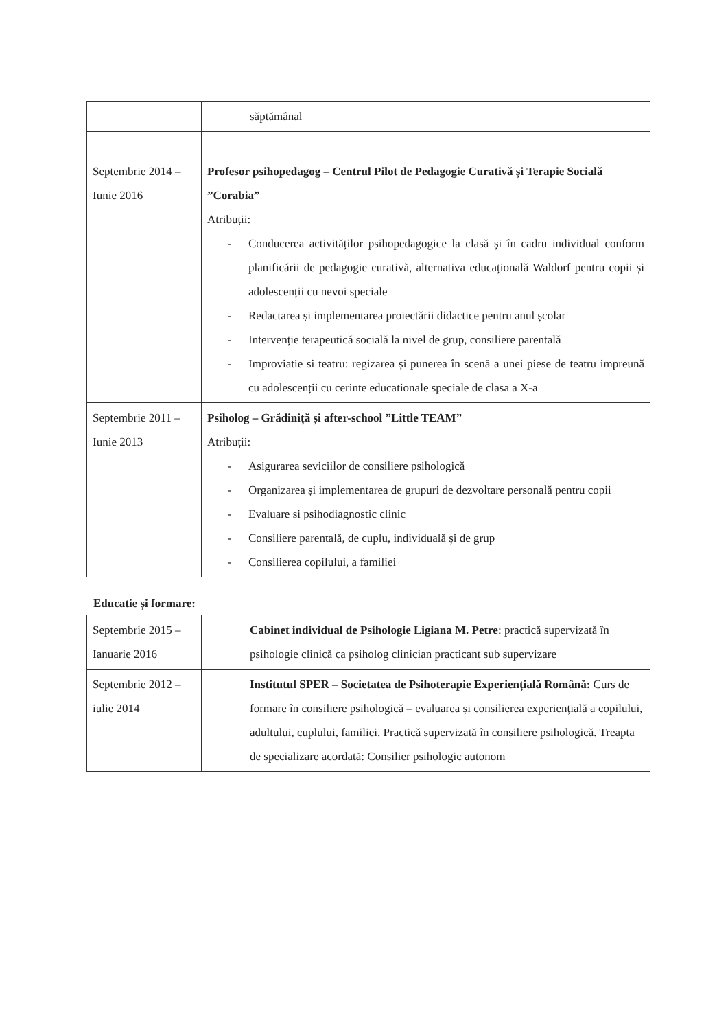| | săptămânal |
| Septembrie 2014 – Iunie 2016 | Profesor psihopedagog – Centrul Pilot de Pedagogie Curativă și Terapie Socială ”Corabia” Atribuții: - Conducerea activităților psihopedagogice la clasă și în cadru individual conform planificării de pedagogie curativă, alternativa educațională Waldorf pentru copii și adolescenții cu nevoi speciale - Redactarea și implementarea proiectării didactice pentru anul școlar - Intervenție terapeutică socială la nivel de grup, consiliere parentală - Improviatie si teatru: regizarea și punerea în scenă a unei piese de teatru impreună cu adolescenții cu cerinte educationale speciale de clasa a X-a |
| Septembrie 2011 – Iunie 2013 | Psiholog – Grădiniță și after-school ”Little TEAM” Atribuții: - Asigurarea seviciilor de consiliere psihologică - Organizarea și implementarea de grupuri de dezvoltare personală pentru copii - Evaluare si psihodiagnostic clinic - Consiliere parentală, de cuplu, individuală și de grup - Consilierea copilului, a familiei |
Educatie și formare:
| Septembrie 2015 – Ianuarie 2016 | Cabinet individual de Psihologie Ligiana M. Petre : practică supervizată în psihologie clinică ca psiholog clinician practicant sub supervizare |
| Septembrie 2012 – iulie 2014 | Institutul SPER – Societatea de Psihoterapie Experiențială Română: Curs de formare în consiliere psihologică – evaluarea și consilierea experiențială a copilului, adultului, cuplului, familiei. Practică supervizată în consiliere psihologică. Treapta de specializare acordată: Consilier psihologic autonom |